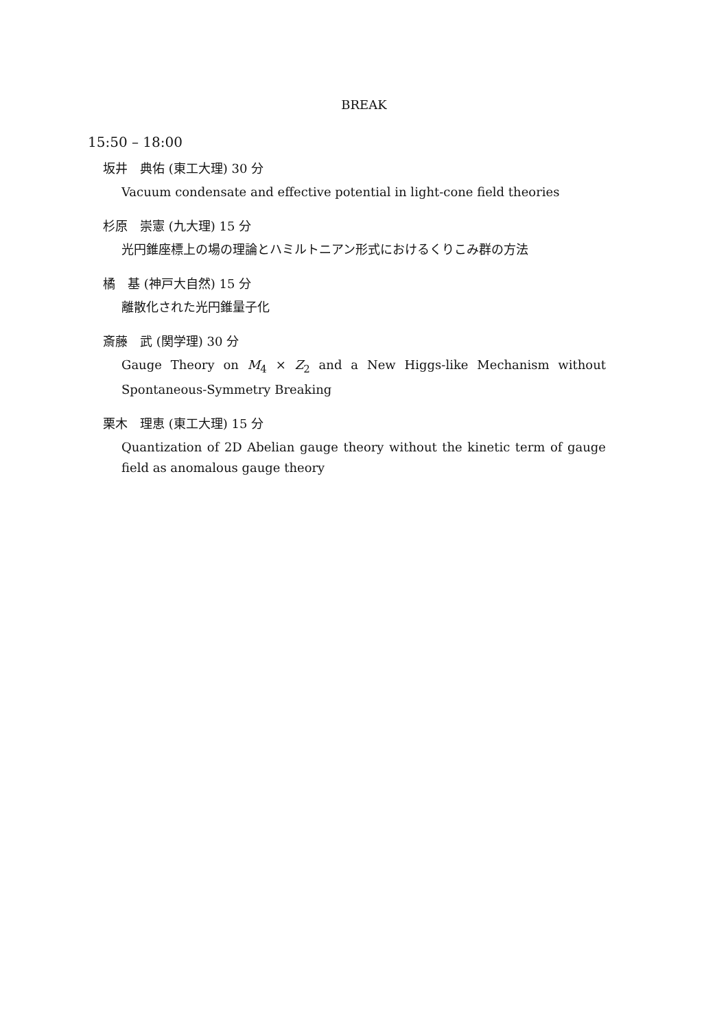BREAK
15:50 – 18:00
坂井　典佑 (東工大理) 30 分
Vacuum condensate and effective potential in light-cone field theories
杉原　崇憲 (九大理) 15 分
光円錐座標上の場の理論とハミルトニアン形式におけるくりこみ群の方法
橘　基 (神戸大自然) 15 分
離散化された光円錐量子化
斎藤　武 (関学理) 30 分
Gauge Theory on M<sub>4</sub> × Z<sub>2</sub> and a New Higgs-like Mechanism without Spontaneous-Symmetry Breaking
栗木　理恵 (東工大理) 15 分
Quantization of 2D Abelian gauge theory without the kinetic term of gauge field as anomalous gauge theory